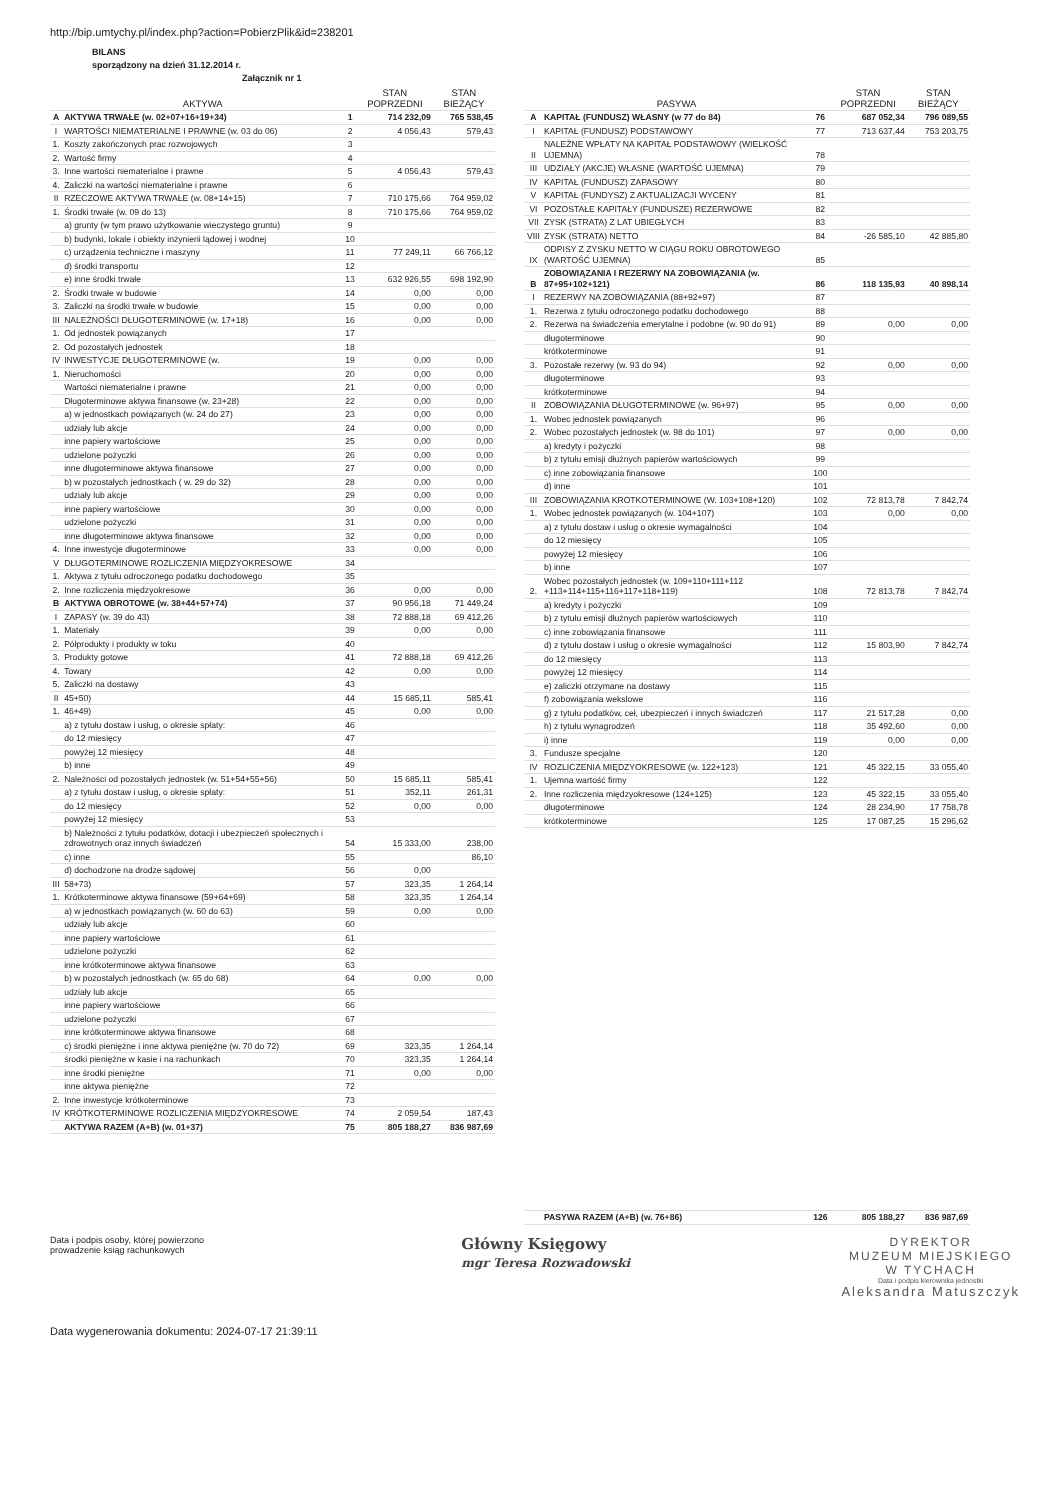http://bip.umtychy.pl/index.php?action=PobierzPlik&id=238201
BILANS
sporządzony na dzień 31.12.2014 r.
Załącznik nr 1
| | AKTYWA | | STAN POPRZEDNI | STAN BIEŻĄCY |
| --- | --- | --- | --- | --- |
| A | AKTYWA TRWAŁE (w. 02+07+16+19+34) | 1 | 714 232,09 | 765 538,45 |
| I | WARTOŚCI NIEMATERIALNE I PRAWNE (w. 03 do 06) | 2 | 4 056,43 | 579,43 |
| 1. | Koszty zakończonych prac rozwojowych | 3 | | |
| 2. | Wartość firmy | 4 | | |
| 3. | Inne wartości niematerialne i prawne | 5 | 4 056,43 | 579,43 |
| 4. | Zaliczki na wartości niematerialne i prawne | 6 | | |
| II | RZECZOWE AKTYWA TRWAŁE (w. 08+14+15) | 7 | 710 175,66 | 764 959,02 |
| 1. | Środki trwałe (w. 09 do 13) | 8 | 710 175,66 | 764 959,02 |
| | a) grunty (w tym prawo użytkowanie wieczystego gruntu) | 9 | | |
| | b) budynki, lokale i obiekty inżynierii lądowej i wodnej | 10 | | |
| | c) urządzenia techniczne i maszyny | 11 | 77 249,11 | 66 766,12 |
| | d) środki transportu | 12 | | |
| | e) inne środki trwałe | 13 | 632 926,55 | 698 192,90 |
| 2. | Środki trwałe w budowie | 14 | 0,00 | 0,00 |
| 3. | Zaliczki na środki trwałe w budowie | 15 | 0,00 | 0,00 |
| III | NALEŻNOŚCI DŁUGOTERMINOWE (w. 17+18) | 16 | 0,00 | 0,00 |
| 1. | Od jednostek powiązanych | 17 | | |
| 2. | Od pozostałych jednostek | 18 | | |
| IV | INWESTYCJE DŁUGOTERMINOWE (w. | 19 | 0,00 | 0,00 |
| 1. | Nieruchomości | 20 | 0,00 | 0,00 |
| | Wartości niematerialne i prawne | 21 | 0,00 | 0,00 |
| | Długoterminowe aktywa finansowe (w. 23+28) | 22 | 0,00 | 0,00 |
| | a) w jednostkach powiązanych (w. 24 do 27) | 23 | 0,00 | 0,00 |
| | udziały lub akcje | 24 | 0,00 | 0,00 |
| | inne papiery wartościowe | 25 | 0,00 | 0,00 |
| | udzielone pożyczki | 26 | 0,00 | 0,00 |
| | inne długoterminowe aktywa finansowe | 27 | 0,00 | 0,00 |
| | b) w pozostałych jednostkach ( w. 29 do 32) | 28 | 0,00 | 0,00 |
| | udziały lub akcje | 29 | 0,00 | 0,00 |
| | inne papiery wartościowe | 30 | 0,00 | 0,00 |
| | udzielone pożyczki | 31 | 0,00 | 0,00 |
| | inne długoterminowe aktywa finansowe | 32 | 0,00 | 0,00 |
| 4. | Inne inwestycje długoterminowe | 33 | 0,00 | 0,00 |
| V | DŁUGOTERMINOWE ROZLICZENIA MIĘDZYOKRESOWE | 34 | | |
| 1. | Aktywa z tytułu odroczonego podatku dochodowego | 35 | | |
| 2. | Inne rozliczenia międzyokresowe | 36 | 0,00 | 0,00 |
| B | AKTYWA OBROTOWE (w. 38+44+57+74) | 37 | 90 956,18 | 71 449,24 |
| I | ZAPASY (w. 39 do 43) | 38 | 72 888,18 | 69 412,26 |
| 1. | Materiały | 39 | 0,00 | 0,00 |
| 2. | Półprodukty i produkty w toku | 40 | | |
| 3. | Produkty gotowe | 41 | 72 888,18 | 69 412,26 |
| 4. | Towary | 42 | 0,00 | 0,00 |
| 5. | Zaliczki na dostawy | 43 | | |
| II | 45+50) | 44 | 15 685,11 | 585,41 |
| 1. | 46+49) | 45 | 0,00 | 0,00 |
| | a) z tytułu dostaw i usług, o okresie spłaty: | 46 | | |
| | do 12 miesięcy | 47 | | |
| | powyżej 12 miesięcy | 48 | | |
| | b) inne | 49 | | |
| 2. | Należności od pozostałych jednostek (w. 51+54+55+56) | 50 | 15 685,11 | 585,41 |
| | a) z tytułu dostaw i usług, o okresie spłaty: | 51 | 352,11 | 261,31 |
| | do 12 miesięcy | 52 | 0,00 | 0,00 |
| | powyżej 12 miesięcy | 53 | | |
| | b) Należności z tytułu podatków, dotacji i ubezpieczeń społecznych i zdrowotnych oraz innych świadczeń | 54 | 15 333,00 | 238,00 |
| | c) inne | 55 | | 86,10 |
| | d) dochodzone na drodze sądowej | 56 | 0,00 | |
| III | 58+73) | 57 | 323,35 | 1 264,14 |
| 1. | Krótkoterminowe aktywa finansowe (59+64+69) | 58 | 323,35 | 1 264,14 |
| | a) w jednostkach powiązanych (w. 60 do 63) | 59 | 0,00 | 0,00 |
| | udziały lub akcje | 60 | | |
| | inne papiery wartościowe | 61 | | |
| | udzielone pożyczki | 62 | | |
| | inne krótkoterminowe aktywa finansowe | 63 | | |
| | b) w pozostałych jednostkach (w. 65 do 68) | 64 | 0,00 | 0,00 |
| | udziały lub akcje | 65 | | |
| | inne papiery wartościowe | 66 | | |
| | udzielone pożyczki | 67 | | |
| | inne krótkoterminowe aktywa finansowe | 68 | | |
| | c) środki pieniężne i inne aktywa pieniężne (w. 70 do 72) | 69 | 323,35 | 1 264,14 |
| | środki pieniężne w kasie i na rachunkach | 70 | 323,35 | 1 264,14 |
| | inne środki pieniężne | 71 | 0,00 | 0,00 |
| | inne aktywa pieniężne | 72 | | |
| 2. | Inne inwestycje krótkoterminowe | 73 | | |
| IV | KRÓTKOTERMINOWE ROZLICZENIA MIĘDZYOKRESOWE | 74 | 2 059,54 | 187,43 |
| | AKTYWA RAZEM (A+B) (w. 01+37) | 75 | 805 188,27 | 836 987,69 |
| | PASYWA | | STAN POPRZEDNI | STAN BIEŻĄCY |
| --- | --- | --- | --- | --- |
| A | KAPITAŁ (FUNDUSZ) WŁASNY (w 77 do 84) | 76 | 687 052,34 | 796 089,55 |
| I | KAPITAŁ (FUNDUSZ) PODSTAWOWY | 77 | 713 637,44 | 753 203,75 |
| II | NALEŻNE WPŁATY NA KAPITAŁ PODSTAWOWY (WIELKOŚĆ UJEMNA) | 78 | | |
| III | UDZIAŁY (AKCJE) WŁASNE (WARTOŚĆ UJEMNA) | 79 | | |
| IV | KAPITAŁ (FUNDUSZ) ZAPASOWY | 80 | | |
| V | KAPITAŁ (FUNDYSZ) Z AKTUALIZACJI WYCENY | 81 | | |
| VI | POZOSTAŁE KAPITAŁY (FUNDUSZE) REZERWOWE | 82 | | |
| VII | ZYSK (STRATA) Z LAT UBIEGŁYCH | 83 | | |
| VIII | ZYSK (STRATA) NETTO | 84 | -26 585,10 | 42 885,80 |
| IX | ODPISY Z ZYSKU NETTO W CIĄGU ROKU OBROTOWEGO (WARTOŚĆ UJEMNA) | 85 | | |
| B | ZOBOWIĄZANIA I REZERWY NA ZOBOWIĄZANIA (w. 87+95+102+121) | 86 | 118 135,93 | 40 898,14 |
| I | REZERWY NA ZOBOWIĄZANIA (88+92+97) | 87 | | |
| 1. | Rezerwa z tytułu odroczonego podatku dochodowego | 88 | | |
| 2. | Rezerwa na świadczenia emerytalne i podobne (w. 90 do 91) | 89 | 0,00 | 0,00 |
| | długoterminowe | 90 | | |
| | krótkoterminowe | 91 | | |
| 3. | Pozostałe rezerwy (w. 93 do 94) | 92 | 0,00 | 0,00 |
| | długoterminowe | 93 | | |
| | krótkoterminowe | 94 | | |
| II | ZOBOWIĄZANIA DŁUGOTERMINOWE (w. 96+97) | 95 | 0,00 | 0,00 |
| 1. | Wobec jednostek powiązanych | 96 | | |
| 2. | Wobec pozostałych jednostek (w. 98 do 101) | 97 | 0,00 | 0,00 |
| | a) kredyty i pożyczki | 98 | | |
| | b) z tytułu emisji dłużnych papierów wartościowych | 99 | | |
| | c) inne zobowiązania finansowe | 100 | | |
| | d) inne | 101 | | |
| III | ZOBOWIĄZANIA KROTKOTERMINOWE (W. 103+108+120) | 102 | 72 813,78 | 7 842,74 |
| 1. | Wobec jednostek powiązanych (w. 104+107) | 103 | 0,00 | 0,00 |
| | a) z tytułu dostaw i usług o okresie wymagalności | 104 | | |
| | do 12 miesięcy | 105 | | |
| | powyżej 12 miesięcy | 106 | | |
| | b) inne | 107 | | |
| 2. | Wobec pozostałych jednostek (w. 109+110+111+112 +113+114+115+116+117+118+119) | 108 | 72 813,78 | 7 842,74 |
| | a) kredyty i pożyczki | 109 | | |
| | b) z tytułu emisji dłużnych papierów wartościowych | 110 | | |
| | c) inne zobowiązania finansowe | 111 | | |
| | d) z tytułu dostaw i usług o okresie wymagalności | 112 | 15 803,90 | 7 842,74 |
| | do 12 miesięcy | 113 | | |
| | powyżej 12 miesięcy | 114 | | |
| | e) zaliczki otrzymane na dostawy | 115 | | |
| | f) zobowiązania wekslowe | 116 | | |
| | g) z tytułu podatków, ceł, ubezpieczeń i innych świadczeń | 117 | 21 517,28 | 0,00 |
| | h) z tytułu wynagrodzeń | 118 | 35 492,60 | 0,00 |
| | i) inne | 119 | 0,00 | 0,00 |
| 3. | Fundusze specjalne | 120 | | |
| IV | ROZLICZENIA MIĘDZYOKRESOWE (w. 122+123) | 121 | 45 322,15 | 33 055,40 |
| 1. | Ujemna wartość firmy | 122 | | |
| 2. | Inne rozliczenia międzyokresowe (124+125) | 123 | 45 322,15 | 33 055,40 |
| | długoterminowe | 124 | 28 234,90 | 17 758,78 |
| | krótkoterminowe | 125 | 17 087,25 | 15 296,62 |
| | PASYWA RAZEM (A+B) (w. 76+86) | 126 | 805 188,27 | 836 987,69 |
Data i podpis osoby, której powierzono prowadzenie ksiąg rachunkowych
Główny Księgowy
mgr Teresa Rozwadowski
DYREKTOR
MUZEUM MIEJSKIEGO
W TYCHACH
Data i podpis kierownika jednostki
Aleksandra Matuszczyk
Data wygenerowania dokumentu: 2024-07-17 21:39:11